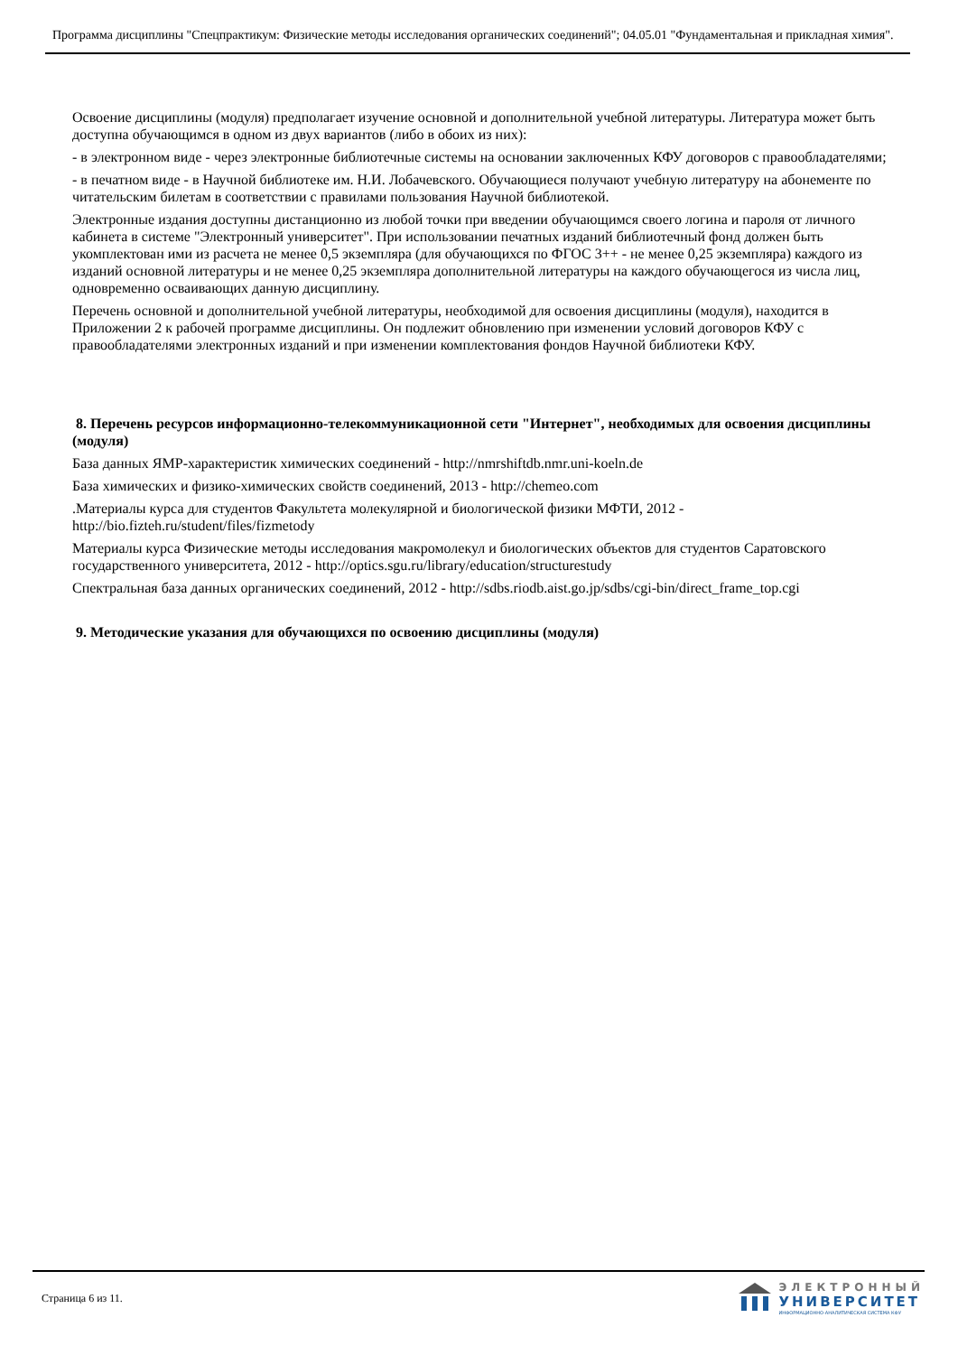Программа дисциплины "Спецпрактикум: Физические методы исследования органических соединений"; 04.05.01 "Фундаментальная и прикладная химия".
Освоение дисциплины (модуля) предполагает изучение основной и дополнительной учебной литературы. Литература может быть доступна обучающимся в одном из двух вариантов (либо в обоих из них):
- в электронном виде - через электронные библиотечные системы на основании заключенных КФУ договоров с правообладателями;
- в печатном виде - в Научной библиотеке им. Н.И. Лобачевского. Обучающиеся получают учебную литературу на абонементе по читательским билетам в соответствии с правилами пользования Научной библиотекой.
Электронные издания доступны дистанционно из любой точки при введении обучающимся своего логина и пароля от личного кабинета в системе "Электронный университет". При использовании печатных изданий библиотечный фонд должен быть укомплектован ими из расчета не менее 0,5 экземпляра (для обучающихся по ФГОС 3++ - не менее 0,25 экземпляра) каждого из изданий основной литературы и не менее 0,25 экземпляра дополнительной литературы на каждого обучающегося из числа лиц, одновременно осваивающих данную дисциплину.
Перечень основной и дополнительной учебной литературы, необходимой для освоения дисциплины (модуля), находится в Приложении 2 к рабочей программе дисциплины. Он подлежит обновлению при изменении условий договоров КФУ с правообладателями электронных изданий и при изменении комплектования фондов Научной библиотеки КФУ.
8. Перечень ресурсов информационно-телекоммуникационной сети "Интернет", необходимых для освоения дисциплины (модуля)
База данных ЯМР-характеристик химических соединений - http://nmrshiftdb.nmr.uni-koeln.de
База химических и физико-химических свойств соединений, 2013 - http://chemeo.com
.Материалы курса для студентов Факультета молекулярной и биологической физики МФТИ, 2012 - http://bio.fizteh.ru/student/files/fizmetody
Материалы курса Физические методы исследования макромолекул и биологических объектов для студентов Саратовского государственного университета, 2012 - http://optics.sgu.ru/library/education/structurestudy
Спектральная база данных органических соединений, 2012 - http://sdbs.riodb.aist.go.jp/sdbs/cgi-bin/direct_frame_top.cgi
9. Методические указания для обучающихся по освоению дисциплины (модуля)
Страница 6 из 11.
ЭЛЕКТРОННЫЙ
УНИВЕРСИТЕТ
ИНФОРМАЦИОННО-АНАЛИТИЧЕСКАЯ СИСТЕМА КФУ